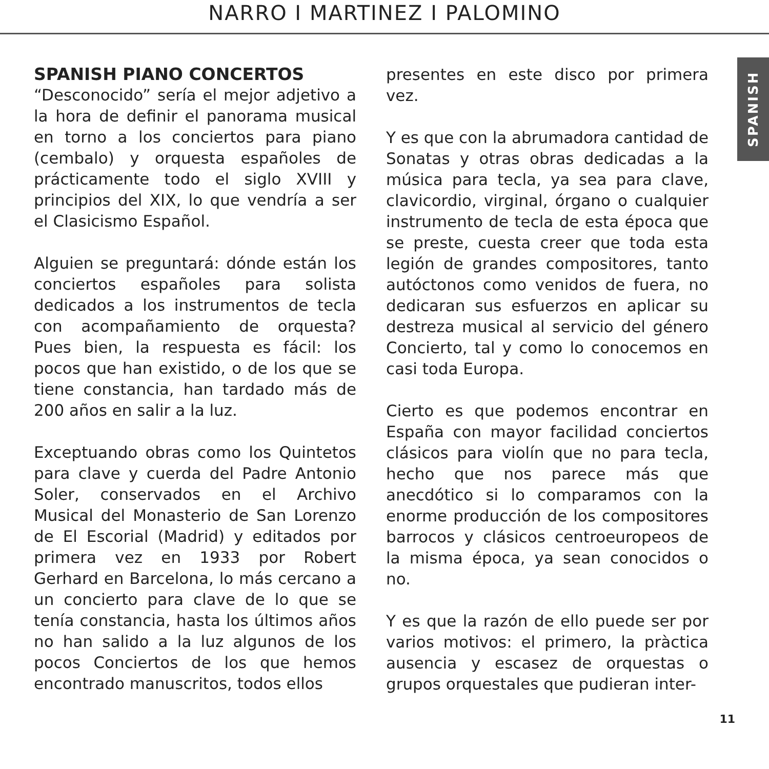NARRO I MARTINEZ I PALOMINO
SPANISH
SPANISH PIANO CONCERTOS
“Desconocido” sería el mejor adjetivo a la hora de definir el panorama musical en torno a los conciertos para piano (cembalo) y orquesta españoles de prácticamente todo el siglo XVIII y principios del XIX, lo que vendría a ser el Clasicismo Español.
Alguien se preguntará: dónde están los conciertos españoles para solista dedicados a los instrumentos de tecla con acompañamiento de orquesta? Pues bien, la respuesta es fácil: los pocos que han existido, o de los que se tiene constancia, han tardado más de 200 años en salir a la luz.
Exceptuando obras como los Quintetos para clave y cuerda del Padre Antonio Soler, conservados en el Archivo Musical del Monasterio de San Lorenzo de El Escorial (Madrid) y editados por primera vez en 1933 por Robert Gerhard en Barcelona, lo más cercano a un concierto para clave de lo que se tenía constancia, hasta los últimos años no han salido a la luz algunos de los pocos Conciertos de los que hemos encontrado manuscritos, todos ellos
presentes en este disco por primera vez.
Y es que con la abrumadora cantidad de Sonatas y otras obras dedicadas a la música para tecla, ya sea para clave, clavicordio, virginal, órgano o cualquier instrumento de tecla de esta época que se preste, cuesta creer que toda esta legión de grandes compositores, tanto autóctonos como venidos de fuera, no dedicaran sus esfuerzos en aplicar su destreza musical al servicio del género Concierto, tal y como lo conocemos en casi toda Europa.
Cierto es que podemos encontrar en España con mayor facilidad conciertos clásicos para violín que no para tecla, hecho que nos parece más que anecdótico si lo comparamos con la enorme producción de los compositores barrocos y clásicos centroeuropeos de la misma época, ya sean conocidos o no.
Y es que la razón de ello puede ser por varios motivos: el primero, la pràctica ausencia y escasez de orquestas o grupos orquestales que pudieran inter-
11